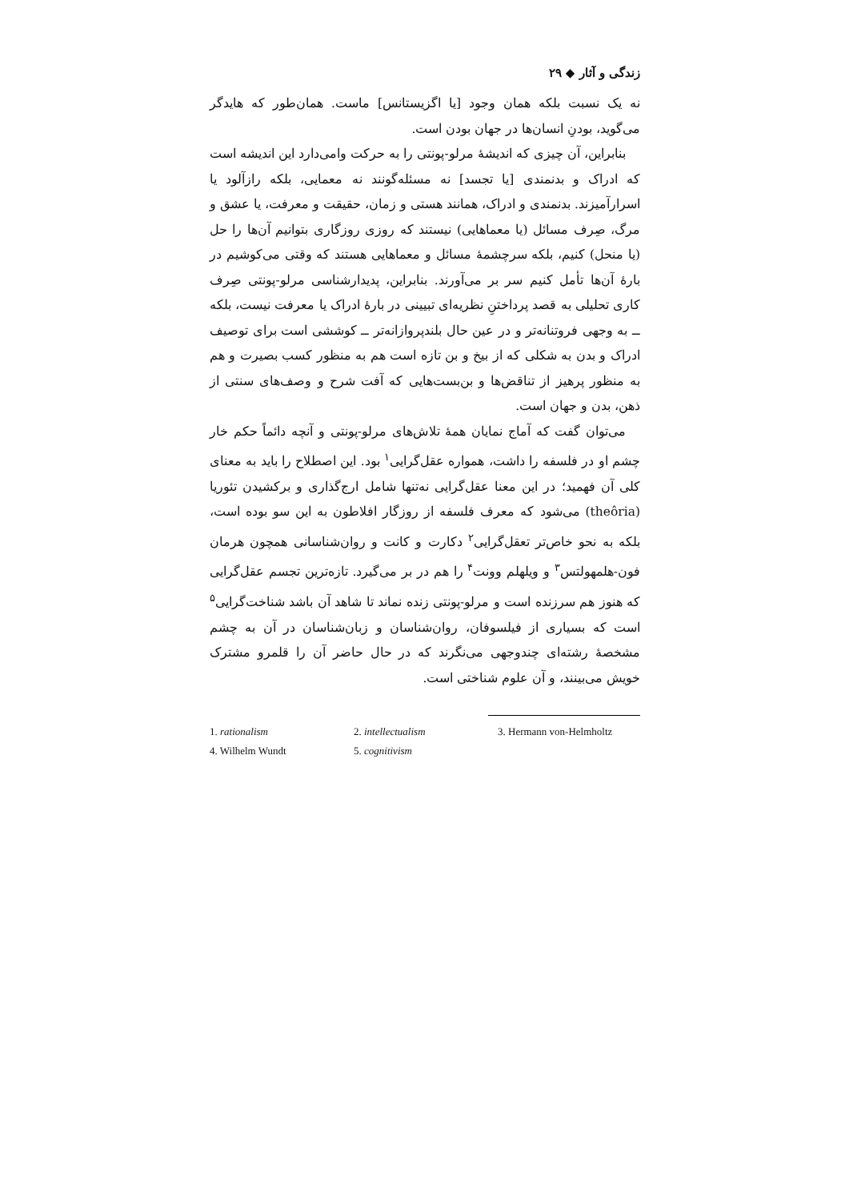زندگی و آثار ◆ ۲۹
نه یک نسبت بلکه همان وجود [یا اگزیستانس] ماست. همان‌طور که هایدگر می‌گوید، بودنِ انسان‌ها در جهان بودن است.
بنابراین، آن چیزی که اندیشهٔ مرلو-پونتی را به حرکت وامی‌دارد این اندیشه است که ادراک و بدنمندی [یا تجسد] نه مسئله‌گونند نه معمایی، بلکه رازآلود یا اسرارآمیزند. بدنمندی و ادراک، همانند هستی و زمان، حقیقت و معرفت، یا عشق و مرگ، صِرف مسائل (یا معماهایی) نیستند که روزی روزگاری بتوانیم آن‌ها را حل (یا منحل) کنیم، بلکه سرچشمهٔ مسائل و معماهایی هستند که وقتی می‌کوشیم در بارهٔ آن‌ها تأمل کنیم سر بر می‌آورند. بنابراین، پدیدارشناسی مرلو-پونتی صِرف کاری تحلیلی به قصد پرداختنِ نظریه‌ای تبیینی در بارهٔ ادراک یا معرفت نیست، بلکه ــ به وجهی فروتنانه‌تر و در عین حال بلندپروازانه‌تر ــ کوششی است برای توصیف ادراک و بدن به شکلی که از بیخ و بن تازه است هم به منظور کسب بصیرت و هم به منظور پرهیز از تناقض‌ها و بن‌بست‌هایی که آفت شرح و وصف‌های سنتی از ذهن، بدن و جهان است.
می‌توان گفت که آماج نمایان همهٔ تلاش‌های مرلو-پونتی و آنچه دائماً حکم خار چشم او در فلسفه را داشت، همواره عقل‌گرایی<sup>۱</sup> بود. این اصطلاح را باید به معنای کلی آن فهمید؛ در این معنا عقل‌گرایی نه‌تنها شامل ارج‌گذاری و برکشیدن تئوریا (theôria) می‌شود که معرف فلسفه از روزگار افلاطون به این سو بوده است، بلکه به نحو خاص‌تر تعقل‌گرایی<sup>۲</sup> دکارت و کانت و روان‌شناسانی همچون هرمان فون-هلمهولتس<sup>۳</sup> و ویلهلم وونت<sup>۴</sup> را هم در بر می‌گیرد. تازه‌ترین تجسم عقل‌گرایی که هنوز هم سرزنده است و مرلو-پونتی زنده نماند تا شاهد آن باشد شناخت‌گرایی<sup>۵</sup> است که بسیاری از فیلسوفان، روان‌شناسان و زبان‌شناسان در آن به چشم مشخصهٔ رشته‌ای چندوجهی می‌نگرند که در حال حاضر آن را قلمرو مشترک خویش می‌بینند، و آن علوم شناختی است.
1. rationalism 2. intellectualism 3. Hermann von-Helmholtz 4. Wilhelm Wundt 5. cognitivism